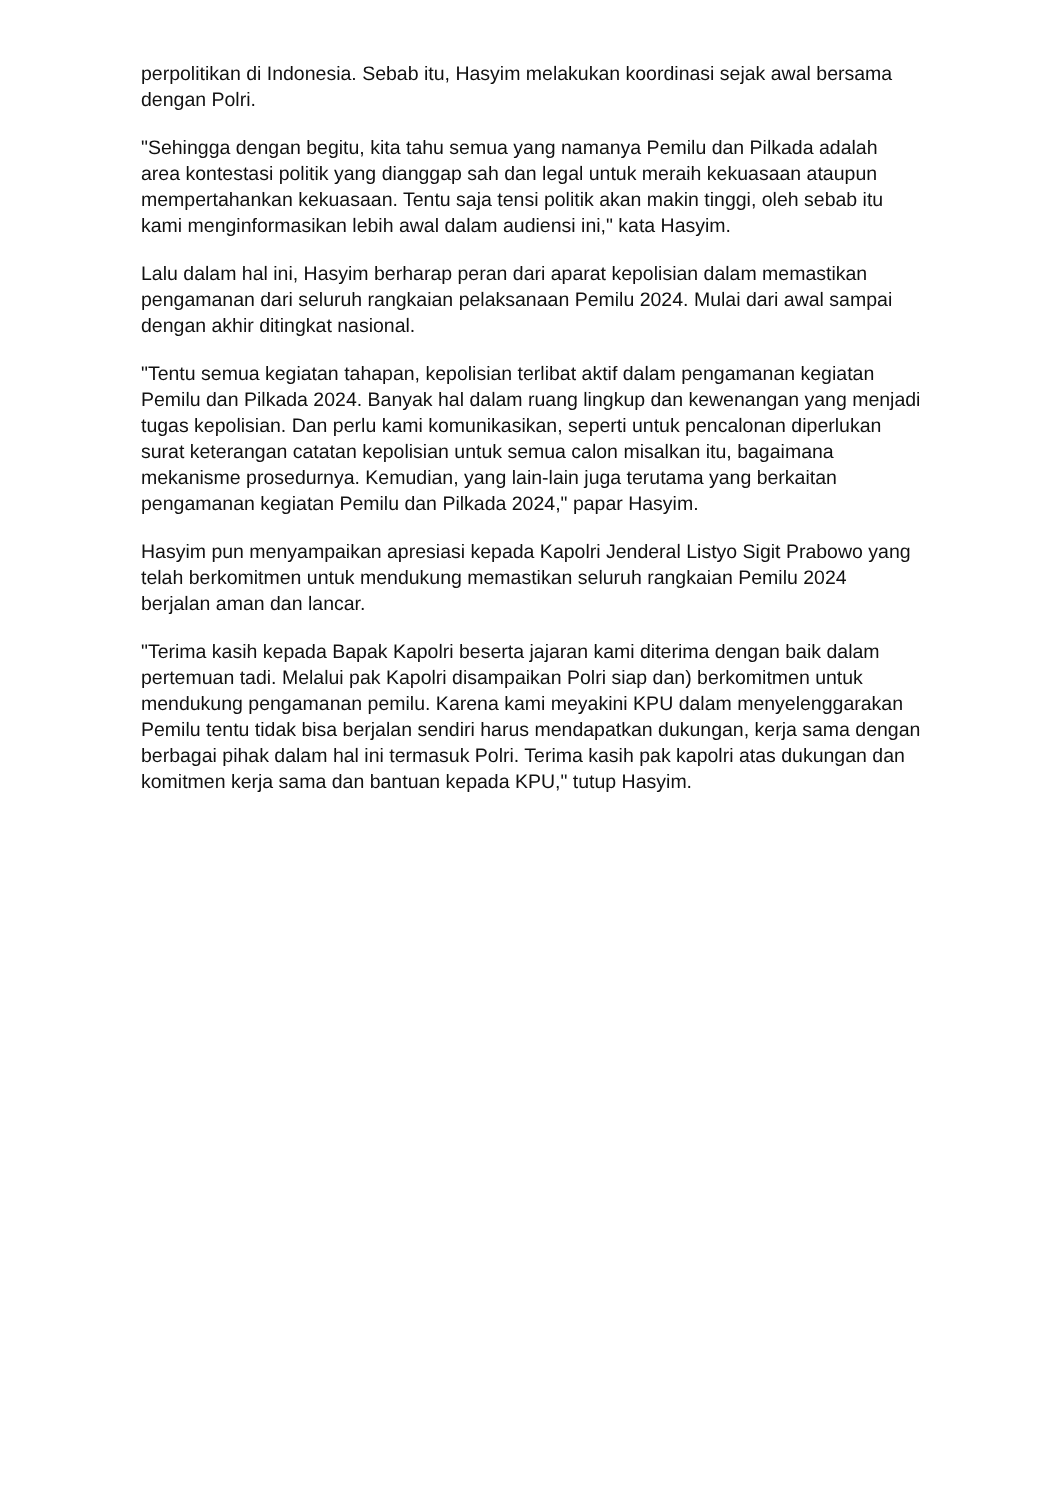perpolitikan di Indonesia. Sebab itu, Hasyim melakukan koordinasi sejak awal bersama dengan Polri.
"Sehingga dengan begitu, kita tahu semua yang namanya Pemilu dan Pilkada adalah area kontestasi politik yang dianggap sah dan legal untuk meraih kekuasaan ataupun mempertahankan kekuasaan. Tentu saja tensi politik akan makin tinggi, oleh sebab itu kami menginformasikan lebih awal dalam audiensi ini," kata Hasyim.
Lalu dalam hal ini, Hasyim berharap peran dari aparat kepolisian dalam memastikan pengamanan dari seluruh rangkaian pelaksanaan Pemilu 2024. Mulai dari awal sampai dengan akhir ditingkat nasional.
"Tentu semua kegiatan tahapan, kepolisian terlibat aktif dalam pengamanan kegiatan Pemilu dan Pilkada 2024. Banyak hal dalam ruang lingkup dan kewenangan yang menjadi tugas kepolisian. Dan perlu kami komunikasikan, seperti untuk pencalonan diperlukan surat keterangan catatan kepolisian untuk semua calon misalkan itu, bagaimana mekanisme prosedurnya. Kemudian, yang lain-lain juga terutama yang berkaitan pengamanan kegiatan Pemilu dan Pilkada 2024," papar Hasyim.
Hasyim pun menyampaikan apresiasi kepada Kapolri Jenderal Listyo Sigit Prabowo yang telah berkomitmen untuk mendukung memastikan seluruh rangkaian Pemilu 2024 berjalan aman dan lancar.
"Terima kasih kepada Bapak Kapolri beserta jajaran kami diterima dengan baik dalam pertemuan tadi. Melalui pak Kapolri disampaikan Polri siap dan) berkomitmen untuk mendukung pengamanan pemilu. Karena kami meyakini KPU dalam menyelenggarakan Pemilu tentu tidak bisa berjalan sendiri harus mendapatkan dukungan, kerja sama dengan berbagai pihak dalam hal ini termasuk Polri. Terima kasih pak kapolri atas dukungan dan komitmen kerja sama dan bantuan kepada KPU," tutup Hasyim.